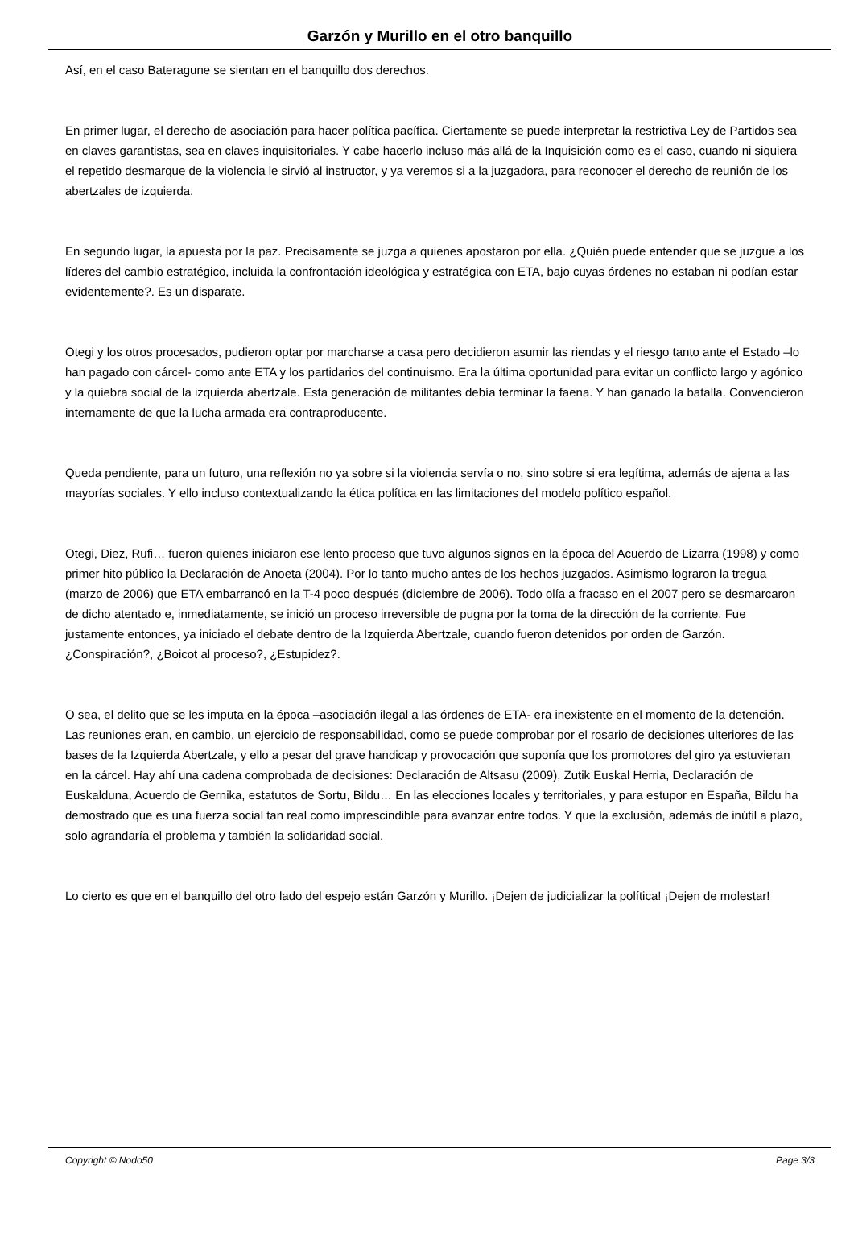Garzón y Murillo en el otro banquillo
Así, en el caso Bateragune se sientan en el banquillo dos derechos.
En primer lugar, el derecho de asociación para hacer política pacífica. Ciertamente se puede interpretar la restrictiva Ley de Partidos sea en claves garantistas, sea en claves inquisitoriales. Y cabe hacerlo incluso más allá de la Inquisición como es el caso, cuando ni siquiera el repetido desmarque de la violencia le sirvió al instructor, y ya veremos si a la juzgadora, para reconocer el derecho de reunión de los abertzales de izquierda.
En segundo lugar, la apuesta por la paz. Precisamente se juzga a quienes apostaron por ella. ¿Quién puede entender que se juzgue a los líderes del cambio estratégico, incluida la confrontación ideológica y estratégica con ETA, bajo cuyas órdenes no estaban ni podían estar evidentemente?. Es un disparate.
Otegi y los otros procesados, pudieron optar por marcharse a casa pero decidieron asumir las riendas y el riesgo tanto ante el Estado –lo han pagado con cárcel- como ante ETA y los partidarios del continuismo. Era la última oportunidad para evitar un conflicto largo y agónico y la quiebra social de la izquierda abertzale. Esta generación de militantes debía terminar la faena. Y han ganado la batalla. Convencieron internamente de que la lucha armada era contraproducente.
Queda pendiente, para un futuro, una reflexión no ya sobre si la violencia servía o no, sino sobre si era legítima, además de ajena a las mayorías sociales. Y ello incluso contextualizando la ética política en las limitaciones del modelo político español.
Otegi, Diez, Rufi… fueron quienes iniciaron ese lento proceso que tuvo algunos signos en la época del Acuerdo de Lizarra (1998) y como primer hito público la Declaración de Anoeta (2004). Por lo tanto mucho antes de los hechos juzgados. Asimismo lograron la tregua (marzo de 2006) que ETA embarrancó en la T-4 poco después (diciembre de 2006). Todo olía a fracaso en el 2007 pero se desmarcaron de dicho atentado e, inmediatamente, se inició un proceso irreversible de pugna por la toma de la dirección de la corriente. Fue justamente entonces, ya iniciado el debate dentro de la Izquierda Abertzale, cuando fueron detenidos por orden de Garzón. ¿Conspiración?, ¿Boicot al proceso?, ¿Estupidez?.
O sea, el delito que se les imputa en la época –asociación ilegal a las órdenes de ETA- era inexistente en el momento de la detención. Las reuniones eran, en cambio, un ejercicio de responsabilidad, como se puede comprobar por el rosario de decisiones ulteriores de las bases de la Izquierda Abertzale, y ello a pesar del grave handicap y provocación que suponía que los promotores del giro ya estuvieran en la cárcel. Hay ahí una cadena comprobada de decisiones: Declaración de Altsasu (2009), Zutik Euskal Herria, Declaración de Euskalduna, Acuerdo de Gernika, estatutos de Sortu, Bildu… En las elecciones locales y territoriales, y para estupor en España, Bildu ha demostrado que es una fuerza social tan real como imprescindible para avanzar entre todos. Y que la exclusión, además de inútil a plazo, solo agrandaría el problema y también la solidaridad social.
Lo cierto es que en el banquillo del otro lado del espejo están Garzón y Murillo. ¡Dejen de judicializar la política! ¡Dejen de molestar!
Copyright © Nodo50 Page 3/3